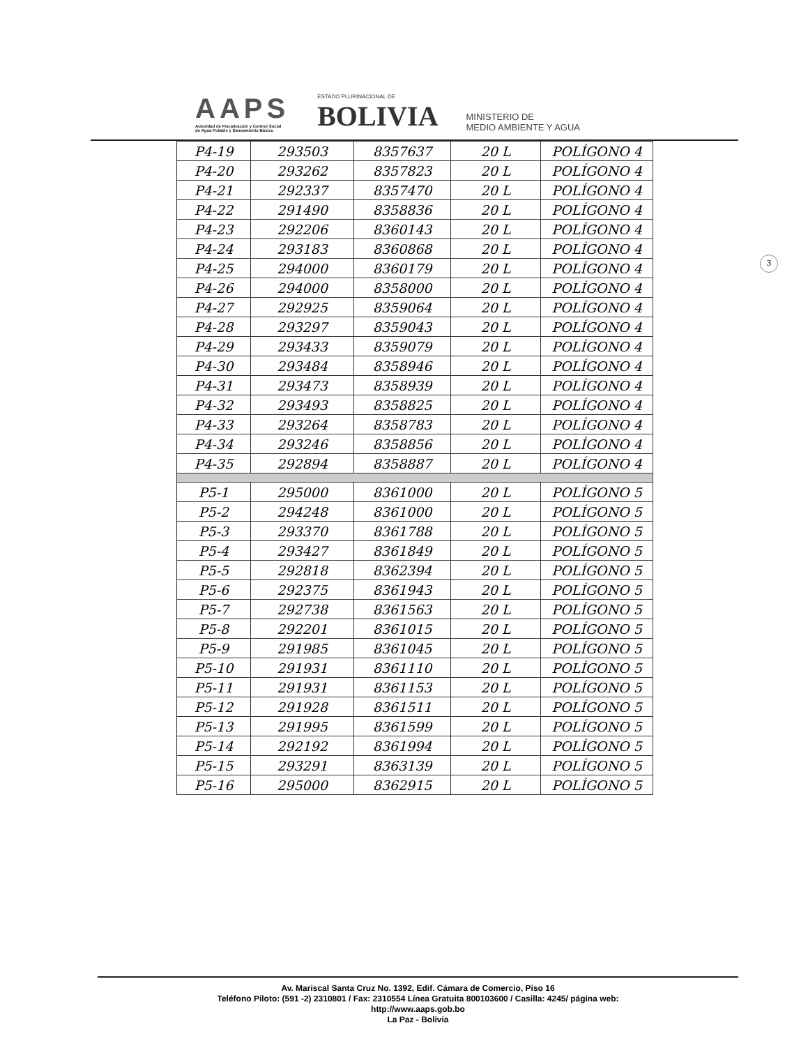AAPS
Autoridad de Fiscalización y Control Social
de Agua Potable y Saneamiento Básico
ESTADO PLURINACIONAL DE
BOLIVIA
MINISTERIO DE
MEDIO AMBIENTE Y AGUA
3
| P4-19 | 293503 | 8357637 | 20 L | POLÍGONO 4 |
| P4-20 | 293262 | 8357823 | 20 L | POLÍGONO 4 |
| P4-21 | 292337 | 8357470 | 20 L | POLÍGONO 4 |
| P4-22 | 291490 | 8358836 | 20 L | POLÍGONO 4 |
| P4-23 | 292206 | 8360143 | 20 L | POLÍGONO 4 |
| P4-24 | 293183 | 8360868 | 20 L | POLÍGONO 4 |
| P4-25 | 294000 | 8360179 | 20 L | POLÍGONO 4 |
| P4-26 | 294000 | 8358000 | 20 L | POLÍGONO 4 |
| P4-27 | 292925 | 8359064 | 20 L | POLÍGONO 4 |
| P4-28 | 293297 | 8359043 | 20 L | POLÍGONO 4 |
| P4-29 | 293433 | 8359079 | 20 L | POLÍGONO 4 |
| P4-30 | 293484 | 8358946 | 20 L | POLÍGONO 4 |
| P4-31 | 293473 | 8358939 | 20 L | POLÍGONO 4 |
| P4-32 | 293493 | 8358825 | 20 L | POLÍGONO 4 |
| P4-33 | 293264 | 8358783 | 20 L | POLÍGONO 4 |
| P4-34 | 293246 | 8358856 | 20 L | POLÍGONO 4 |
| P4-35 | 292894 | 8358887 | 20 L | POLÍGONO 4 |
| P5-1 | 295000 | 8361000 | 20 L | POLÍGONO 5 |
| P5-2 | 294248 | 8361000 | 20 L | POLÍGONO 5 |
| P5-3 | 293370 | 8361788 | 20 L | POLÍGONO 5 |
| P5-4 | 293427 | 8361849 | 20 L | POLÍGONO 5 |
| P5-5 | 292818 | 8362394 | 20 L | POLÍGONO 5 |
| P5-6 | 292375 | 8361943 | 20 L | POLÍGONO 5 |
| P5-7 | 292738 | 8361563 | 20 L | POLÍGONO 5 |
| P5-8 | 292201 | 8361015 | 20 L | POLÍGONO 5 |
| P5-9 | 291985 | 8361045 | 20 L | POLÍGONO 5 |
| P5-10 | 291931 | 8361110 | 20 L | POLÍGONO 5 |
| P5-11 | 291931 | 8361153 | 20 L | POLÍGONO 5 |
| P5-12 | 291928 | 8361511 | 20 L | POLÍGONO 5 |
| P5-13 | 291995 | 8361599 | 20 L | POLÍGONO 5 |
| P5-14 | 292192 | 8361994 | 20 L | POLÍGONO 5 |
| P5-15 | 293291 | 8363139 | 20 L | POLÍGONO 5 |
| P5-16 | 295000 | 8362915 | 20 L | POLÍGONO 5 |
Av. Mariscal Santa Cruz No. 1392, Edif. Cámara de Comercio, Piso 16
Teléfono Piloto: (591 -2) 2310801 / Fax: 2310554 Línea Gratuita 800103600 / Casilla: 4245/ página web:
http://www.aaps.gob.bo
La Paz - Bolivia